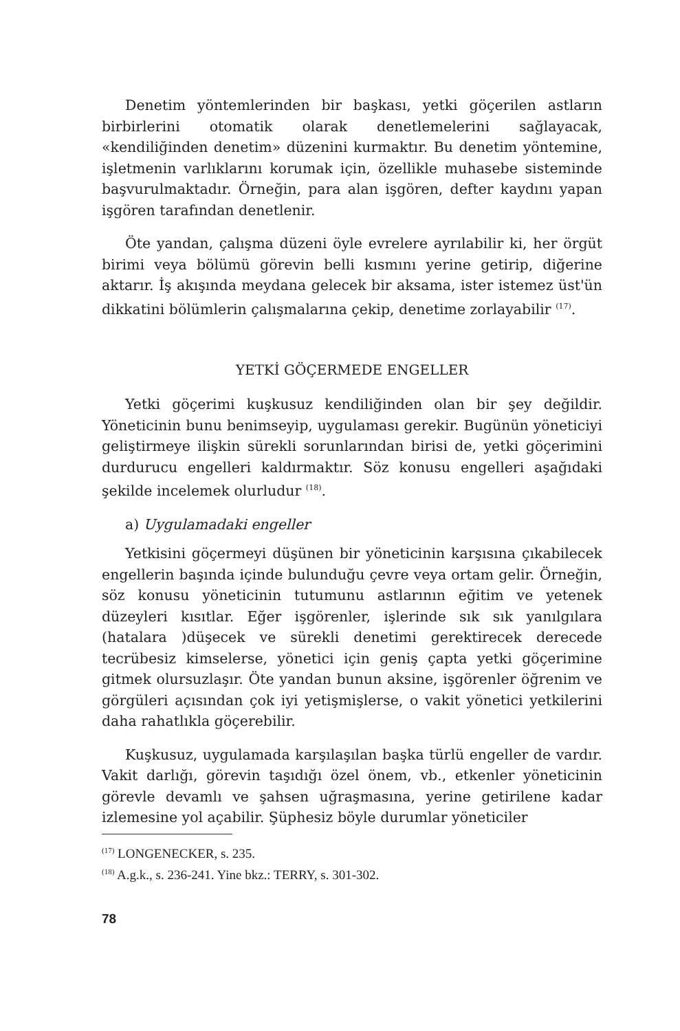Denetim yöntemlerinden bir başkası, yetki göçerilen astların birbirlerini otomatik olarak denetlemelerini sağlayacak, «kendiliğinden denetim» düzenini kurmaktır. Bu denetim yöntemine, işletmenin varlıklarını korumak için, özellikle muhasebe sisteminde başvurulmaktadır. Örneğin, para alan işgören, defter kaydını yapan işgören tarafından denetlenir.
Öte yandan, çalışma düzeni öyle evrelere ayrılabilir ki, her örgüt birimi veya bölümü görevin belli kısmını yerine getirip, diğerine aktarır. İş akışında meydana gelecek bir aksama, ister istemez üst'ün dikkatini bölümlerin çalışmalarına çekip, denetime zorlayabilir <sup>(17)</sup>.
YETKİ GÖÇERMEDE ENGELLER
Yetki göçerimi kuşkusuz kendiliğinden olan bir şey değildir. Yöneticinin bunu benimseyip, uygulaması gerekir. Bugünün yöneticiyi geliştirmeye ilişkin sürekli sorunlarından birisi de, yetki göçerimini durdurucu engelleri kaldırmaktır. Söz konusu engelleri aşağıdaki şekilde incelemek olurludur <sup>(18)</sup>.
a) Uygulamadaki engeller
Yetkisini göçermeyi düşünen bir yöneticinin karşısına çıkabilecek engellerin başında içinde bulunduğu çevre veya ortam gelir. Örneğin, söz konusu yöneticinin tutumunu astlarının eğitim ve yetenek düzeyleri kısıtlar. Eğer işgörenler, işlerinde sık sık yanılgılara (hatalara )düşecek ve sürekli denetimi gerektirecek derecede tecrübesiz kimselerse, yönetici için geniş çapta yetki göçerimine gitmek olursuzlaşır. Öte yandan bunun aksine, işgörenler öğrenim ve görgüleri açısından çok iyi yetişmişlerse, o vakit yönetici yetkilerini daha rahatlıkla göçerebilir.
Kuşkusuz, uygulamada karşılaşılan başka türlü engeller de vardır. Vakit darlığı, görevin taşıdığı özel önem, vb., etkenler yöneticinin görevle devamlı ve şahsen uğraşmasına, yerine getirilene kadar izlemesine yol açabilir. Şüphesiz böyle durumlar yöneticiler
<sup>(17)</sup> LONGENECKER, s. 235.
<sup>(18)</sup> A.g.k., s. 236-241. Yine bkz.: TERRY, s. 301-302.
78